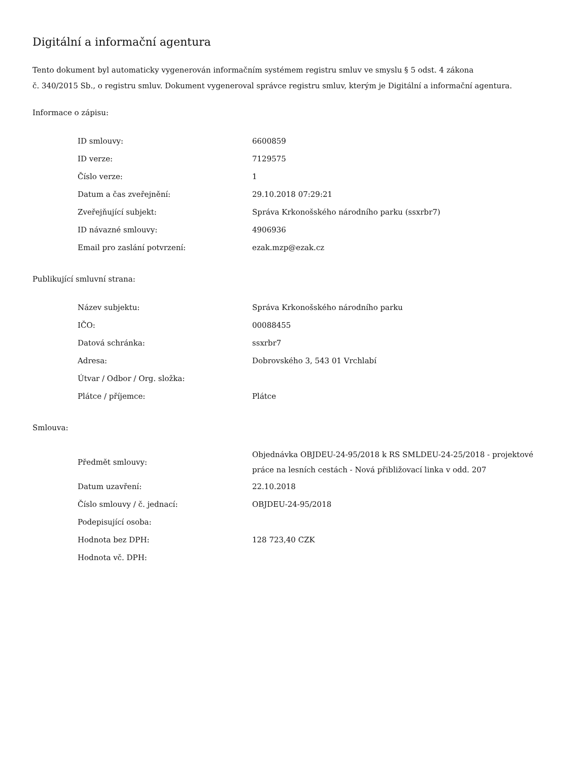Digitální a informační agentura
Tento dokument byl automaticky vygenerován informačním systémem registru smluv ve smyslu § 5 odst. 4 zákona
č. 340/2015 Sb., o registru smluv. Dokument vygeneroval správce registru smluv, kterým je Digitální a informační agentura.
Informace o zápisu:
| ID smlouvy: | 6600859 |
| ID verze: | 7129575 |
| Číslo verze: | 1 |
| Datum a čas zveřejnění: | 29.10.2018 07:29:21 |
| Zveřejňující subjekt: | Správa Krkonošského národního parku (ssxrbr7) |
| ID návazné smlouvy: | 4906936 |
| Email pro zaslání potvrzení: | ezak.mzp@ezak.cz |
Publikující smluvní strana:
| Název subjektu: | Správa Krkonošského národního parku |
| IČO: | 00088455 |
| Datová schránka: | ssxrbr7 |
| Adresa: | Dobrovského 3, 543 01 Vrchlabí |
| Útvar / Odbor / Org. složka: | |
| Plátce / příjemce: | Plátce |
Smlouva:
| Předmět smlouvy: | Objednávka OBJDEU-24-95/2018 k RS SMLDEU-24-25/2018 - projektové práce na lesních cestách - Nová přibližovací linka v odd. 207 |
| Datum uzavření: | 22.10.2018 |
| Číslo smlouvy / č. jednací: | OBJDEU-24-95/2018 |
| Podepisující osoba: | |
| Hodnota bez DPH: | 128 723,40 CZK |
| Hodnota vč. DPH: | |